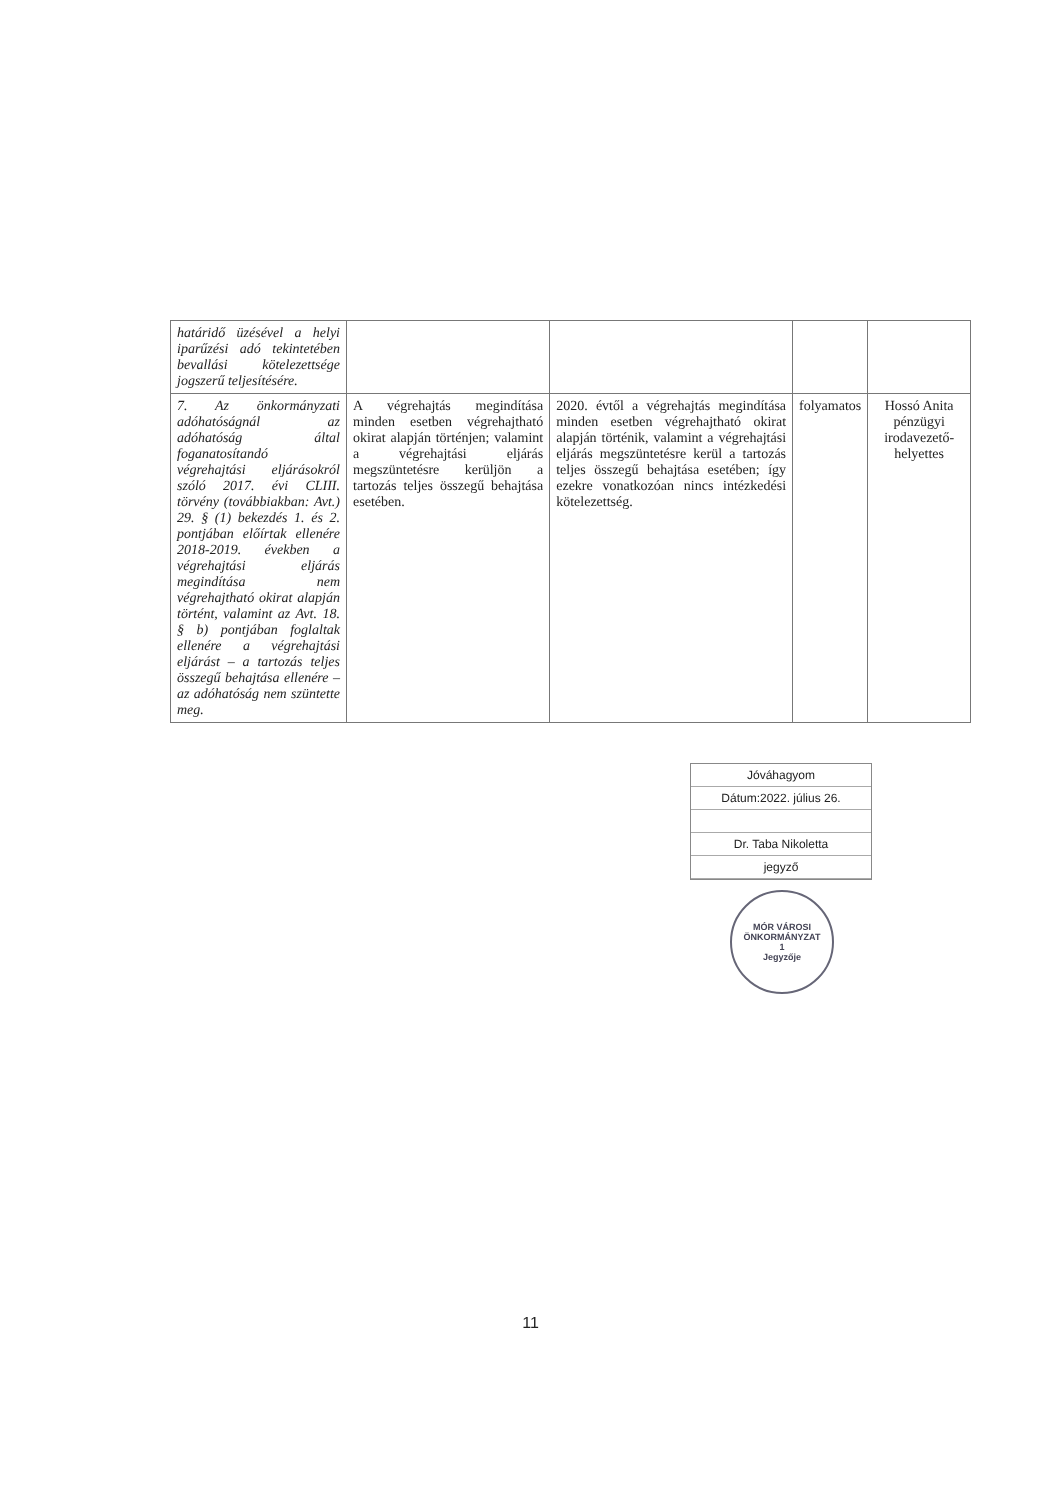| határidő üzésével a helyi iparűzési adó tekintetében bevallási kötelezettsége jogszerű teljesítésére. | | | | |
| 7. Az önkormányzati adóhatóságnál az adóhatóság által foganatosítandó végrehajtási eljárásokról szóló 2017. évi CLIII. törvény (továbbiakban: Avt.) 29. § (1) bekezdés 1. és 2. pontjában előírtak ellenére 2018-2019. években a végrehajtási eljárás megindítása nem végrehajtható okirat alapján történt, valamint az Avt. 18. § b) pontjában foglaltak ellenére a végrehajtási eljárást – a tartozás teljes összegű behajtása ellenére – az adóhatóság nem szüntette meg. | A végrehajtás megindítása minden esetben végrehajtható okirat alapján történjen; valamint a végrehajtási eljárás megszüntetésre kerüljön a tartozás teljes összegű behajtása esetében. | 2020. évtől a végrehajtás megindítása minden esetben végrehajtható okirat alapján történik, valamint a végrehajtási eljárás megszüntetésre kerül a tartozás teljes összegű behajtása esetében; így ezekre vonatkozóan nincs intézkedési kötelezettség. | folyamatos | Hossó Anita pénzügyi irodavezető-helyettes |
Jóváhagyom
Dátum:2022. július 26.
Dr. Taba Nikoletta
jegyző
MÓR VÁROSI ÖNKORMÁNYZAT
1
Jegyzője
11